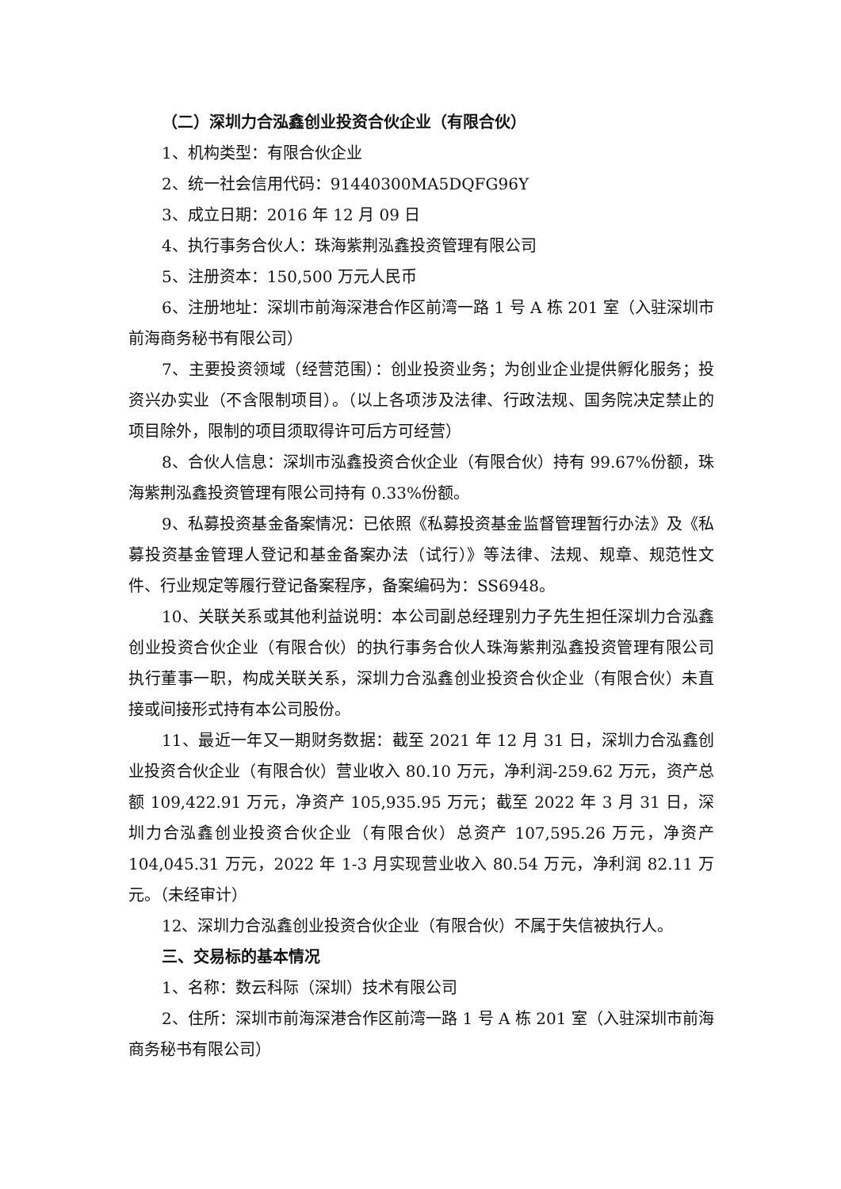（二）深圳力合泓鑫创业投资合伙企业（有限合伙）
1、机构类型：有限合伙企业
2、统一社会信用代码：91440300MA5DQFG96Y
3、成立日期：2016 年 12 月 09 日
4、执行事务合伙人：珠海紫荆泓鑫投资管理有限公司
5、注册资本：150,500 万元人民币
6、注册地址：深圳市前海深港合作区前湾一路 1 号 A 栋 201 室（入驻深圳市前海商务秘书有限公司）
7、主要投资领域（经营范围）：创业投资业务；为创业企业提供孵化服务；投资兴办实业（不含限制项目）。（以上各项涉及法律、行政法规、国务院决定禁止的项目除外，限制的项目须取得许可后方可经营）
8、合伙人信息：深圳市泓鑫投资合伙企业（有限合伙）持有 99.67%份额，珠海紫荆泓鑫投资管理有限公司持有 0.33%份额。
9、私募投资基金备案情况：已依照《私募投资基金监督管理暂行办法》及《私募投资基金管理人登记和基金备案办法（试行）》等法律、法规、规章、规范性文件、行业规定等履行登记备案程序，备案编码为：SS6948。
10、关联关系或其他利益说明：本公司副总经理别力子先生担任深圳力合泓鑫创业投资合伙企业（有限合伙）的执行事务合伙人珠海紫荆泓鑫投资管理有限公司执行董事一职，构成关联关系，深圳力合泓鑫创业投资合伙企业（有限合伙）未直接或间接形式持有本公司股份。
11、最近一年又一期财务数据：截至 2021 年 12 月 31 日，深圳力合泓鑫创业投资合伙企业（有限合伙）营业收入 80.10 万元，净利润-259.62 万元，资产总额 109,422.91 万元，净资产 105,935.95 万元；截至 2022 年 3 月 31 日，深圳力合泓鑫创业投资合伙企业（有限合伙）总资产 107,595.26 万元，净资产104,045.31 万元，2022 年 1-3 月实现营业收入 80.54 万元，净利润 82.11 万元。（未经审计）
12、深圳力合泓鑫创业投资合伙企业（有限合伙）不属于失信被执行人。
三、交易标的基本情况
1、名称：数云科际（深圳）技术有限公司
2、住所：深圳市前海深港合作区前湾一路 1 号 A 栋 201 室（入驻深圳市前海商务秘书有限公司）